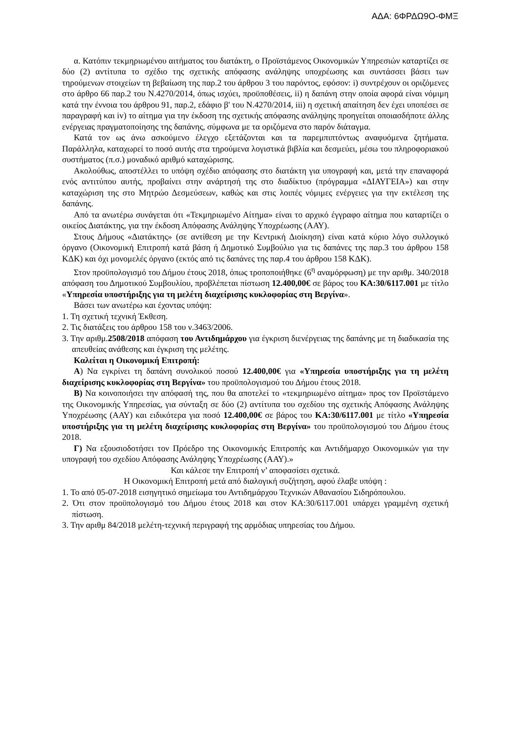ΑΔΑ: 6ΦΡΔΩ9Ο-ΦΜΞ
α. Κατόπιν τεκμηριωμένου αιτήματος του διατάκτη, ο Προϊστάμενος Οικονομικών Υπηρεσιών καταρτίζει σε δύο (2) αντίτυπα το σχέδιο της σχετικής απόφασης ανάληψης υποχρέωσης και συντάσσει βάσει των τηρούμενων στοιχείων τη βεβαίωση της παρ.2 του άρθρου 3 του παρόντος, εφόσον: i) συντρέχουν οι οριζόμενες στο άρθρο 66 παρ.2 του Ν.4270/2014, όπως ισχύει, προϋποθέσεις, ii) η δαπάνη στην οποία αφορά είναι νόμιμη κατά την έννοια του άρθρου 91, παρ.2, εδάφιο β' του Ν.4270/2014, iii) η σχετική απαίτηση δεν έχει υποπέσει σε παραγραφή και iv) το αίτημα για την έκδοση της σχετικής απόφασης ανάληψης προηγείται οποιασδήποτε άλλης ενέργειας πραγματοποίησης της δαπάνης, σύμφωνα με τα οριζόμενα στο παρόν διάταγμα.
Κατά τον ως άνω ασκούμενο έλεγχο εξετάζονται και τα παρεμπιπτόντως αναφυόμενα ζητήματα. Παράλληλα, καταχωρεί το ποσό αυτής στα τηρούμενα λογιστικά βιβλία και δεσμεύει, μέσω του πληροφοριακού συστήματος (π.σ.) μοναδικό αριθμό καταχώρισης.
Ακολούθως, αποστέλλει το υπόψη σχέδιο απόφασης στο διατάκτη για υπογραφή και, μετά την επαναφορά ενός αντιτύπου αυτής, προβαίνει στην ανάρτησή της στο διαδίκτυο (πρόγραμμα «ΔΙΑΥΓΕΙΑ») και στην καταχώριση της στο Μητρώο Δεσμεύσεων, καθώς και στις λοιπές νόμιμες ενέργειες για την εκτέλεση της δαπάνης.
Από τα ανωτέρω συνάγεται ότι «Τεκμηριωμένο Αίτημα» είναι το αρχικό έγγραφο αίτημα που καταρτίζει ο οικείος Διατάκτης, για την έκδοση Απόφασης Ανάληψης Υποχρέωσης (ΑΑΥ).
Στους Δήμους «Διατάκτης» (σε αντίθεση με την Κεντρική Διοίκηση) είναι κατά κύριο λόγο συλλογικό όργανο (Οικονομική Επιτροπή κατά βάση ή Δημοτικό Συμβούλιο για τις δαπάνες της παρ.3 του άρθρου 158 ΚΔΚ) και όχι μονομελές όργανο (εκτός από τις δαπάνες της παρ.4 του άρθρου 158 ΚΔΚ).
Στον προϋπολογισμό του Δήμου έτους 2018, όπως τροποποιήθηκε (6<sup>η</sup> αναμόρφωση) με την αριθμ. 340/2018 απόφαση του Δημοτικού Συμβουλίου, προβλέπεται πίστωση 12.400,00€ σε βάρος του ΚΑ:30/6117.001 με τίτλο «Υπηρεσία υποστήριξης για τη μελέτη διαχείρισης κυκλοφορίας στη Βεργίνα».
Βάσει των ανωτέρω και έχοντας υπόψη:
1. Τη σχετική τεχνική Έκθεση.
2. Τις διατάξεις του άρθρου 158 του ν.3463/2006.
3. Την αριθμ.2508/2018 απόφαση του Αντιδημάρχου για έγκριση διενέργειας της δαπάνης με τη διαδικασία της απευθείας ανάθεσης και έγκριση της μελέτης.
Καλείται η Οικονομική Επιτροπή:
Α) Να εγκρίνει τη δαπάνη συνολικού ποσού 12.400,00€ για «Υπηρεσία υποστήριξης για τη μελέτη διαχείρισης κυκλοφορίας στη Βεργίνα» του προϋπολογισμού του Δήμου έτους 2018.
Β) Να κοινοποιήσει την απόφασή της, που θα αποτελεί το «τεκμηριωμένο αίτημα» προς τον Προϊστάμενο της Οικονομικής Υπηρεσίας, για σύνταξη σε δύο (2) αντίτυπα του σχεδίου της σχετικής Απόφασης Ανάληψης Υποχρέωσης (ΑΑΥ) και ειδικότερα για ποσό 12.400,00€ σε βάρος του ΚΑ:30/6117.001 με τίτλο «Υπηρεσία υποστήριξης για τη μελέτη διαχείρισης κυκλοφορίας στη Βεργίνα» του προϋπολογισμού του Δήμου έτους 2018.
Γ) Να εξουσιοδοτήσει τον Πρόεδρο της Οικονομικής Επιτροπής και Αντιδήμαρχο Οικονομικών για την υπογραφή του σχεδίου Απόφασης Ανάληψης Υποχρέωσης (ΑΑΥ).»
Και κάλεσε την Επιτροπή ν’ αποφασίσει σχετικά.
Η Οικονομική Επιτροπή μετά από διαλογική συζήτηση, αφού έλαβε υπόψη :
1. Το από 05-07-2018 εισηγητικό σημείωμα του Αντιδημάρχου Τεχνικών Αθανασίου Σιδηρόπουλου.
2. Ότι στον προϋπολογισμό του Δήμου έτους 2018 και στον ΚΑ:30/6117.001 υπάρχει γραμμένη σχετική πίστωση.
3. Την αριθμ 84/2018 μελέτη-τεχνική περιγραφή της αρμόδιας υπηρεσίας του Δήμου.